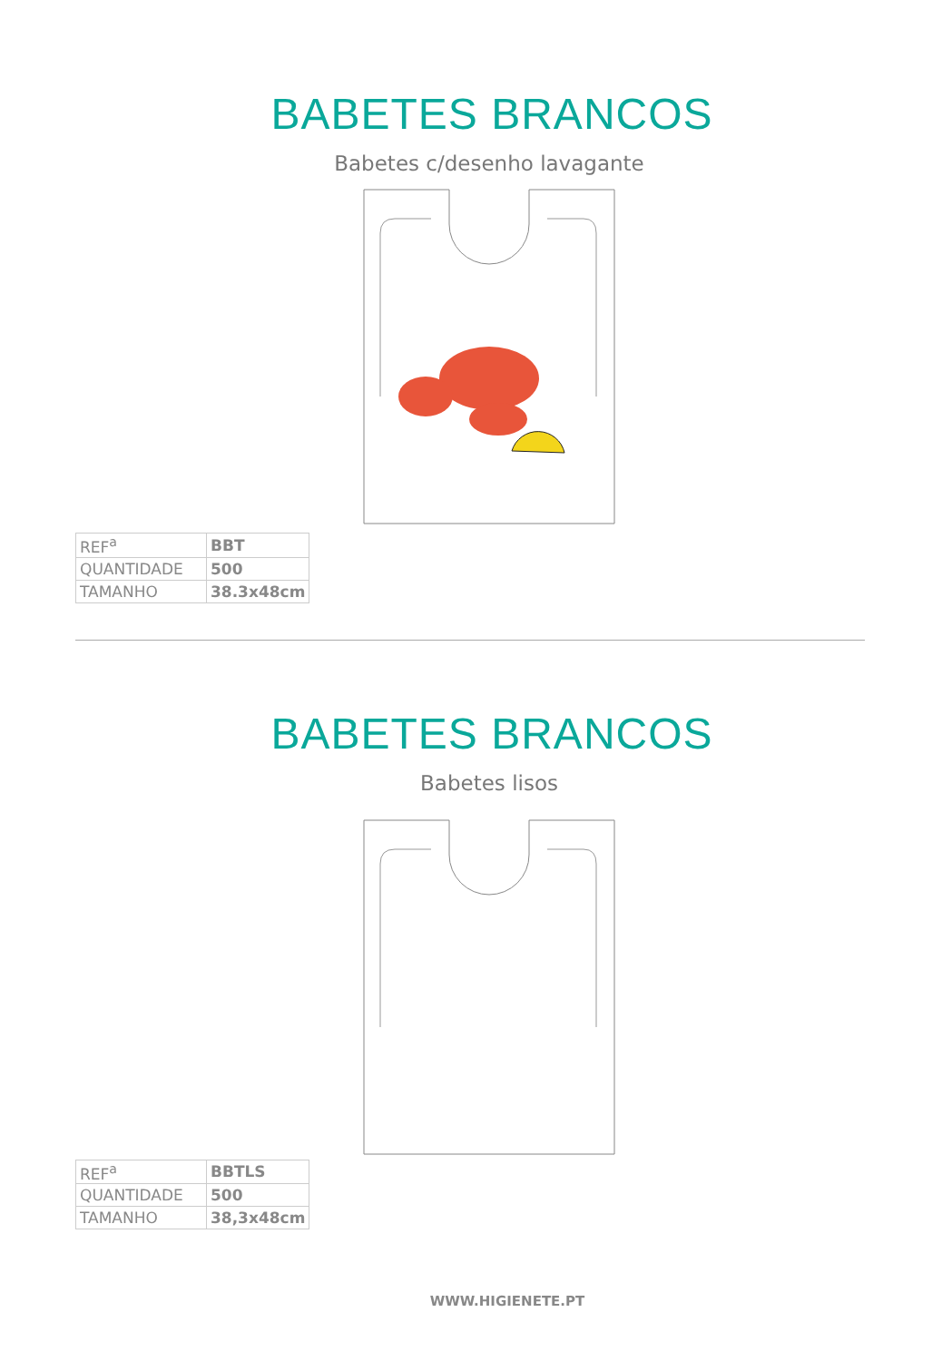BABETES BRANCOS
Babetes c/desenho lavagante
| REF<sup>a</sup> | BBT |
| QUANTIDADE | 500 |
| TAMANHO | 38.3x48cm |
BABETES BRANCOS
Babetes lisos
| REF<sup>a</sup> | BBTLS |
| QUANTIDADE | 500 |
| TAMANHO | 38,3x48cm |
WWW.HIGIENETE.PT